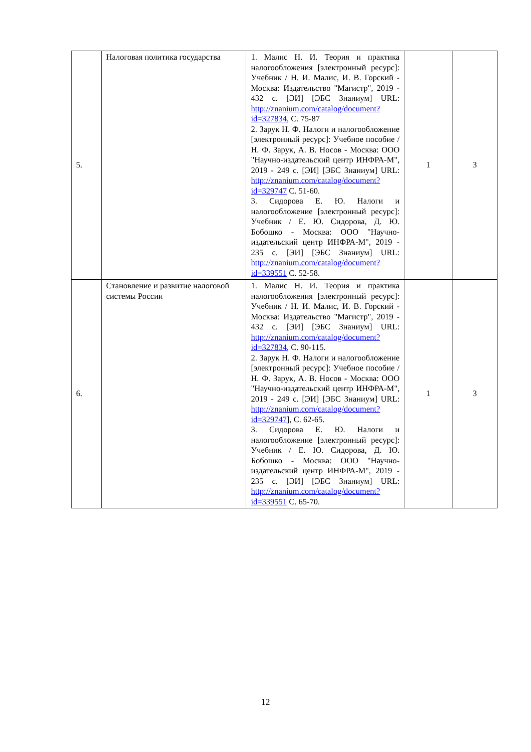| 5. | Налоговая политика государства | 1. Малис Н. И. Теория и практика налогообложения [электронный ресурс]: Учебник / Н. И. Малис, И. В. Горский - Москва: Издательство "Магистр", 2019 - 432 с. [ЭИ] [ЭБС Знаниум] URL: http://znanium.com/catalog/document?id=327834 , С. 75-87 2. Зарук Н. Ф. Налоги и налогообложение [электронный ресурс]: Учебное пособие / Н. Ф. Зарук, А. В. Носов - Москва: ООО "Научно-издательский центр ИНФРА-М", 2019 - 249 с. [ЭИ] [ЭБС Знаниум] URL: http://znanium.com/catalog/document?id=329747 С. 51-60. 3. Сидорова Е. Ю. Налоги и налогообложение [электронный ресурс]: Учебник / Е. Ю. Сидорова, Д. Ю. Бобошко - Москва: ООО "Научно-издательский центр ИНФРА-М", 2019 - 235 с. [ЭИ] [ЭБС Знаниум] URL: http://znanium.com/catalog/document?id=339551 С. 52-58. | 1 | 3 |
| 6. | Становление и развитие налоговой системы России | 1. Малис Н. И. Теория и практика налогообложения [электронный ресурс]: Учебник / Н. И. Малис, И. В. Горский - Москва: Издательство "Магистр", 2019 - 432 с. [ЭИ] [ЭБС Знаниум] URL: http://znanium.com/catalog/document?id=327834 , С. 90-115. 2. Зарук Н. Ф. Налоги и налогообложение [электронный ресурс]: Учебное пособие / Н. Ф. Зарук, А. В. Носов - Москва: ООО "Научно-издательский центр ИНФРА-М", 2019 - 249 с. [ЭИ] [ЭБС Знаниум] URL: http://znanium.com/catalog/document?id=329747 ], С. 62-65. 3. Сидорова Е. Ю. Налоги и налогообложение [электронный ресурс]: Учебник / Е. Ю. Сидорова, Д. Ю. Бобошко - Москва: ООО "Научно-издательский центр ИНФРА-М", 2019 - 235 с. [ЭИ] [ЭБС Знаниум] URL: http://znanium.com/catalog/document?id=339551 С. 65-70. | 1 | 3 |
12